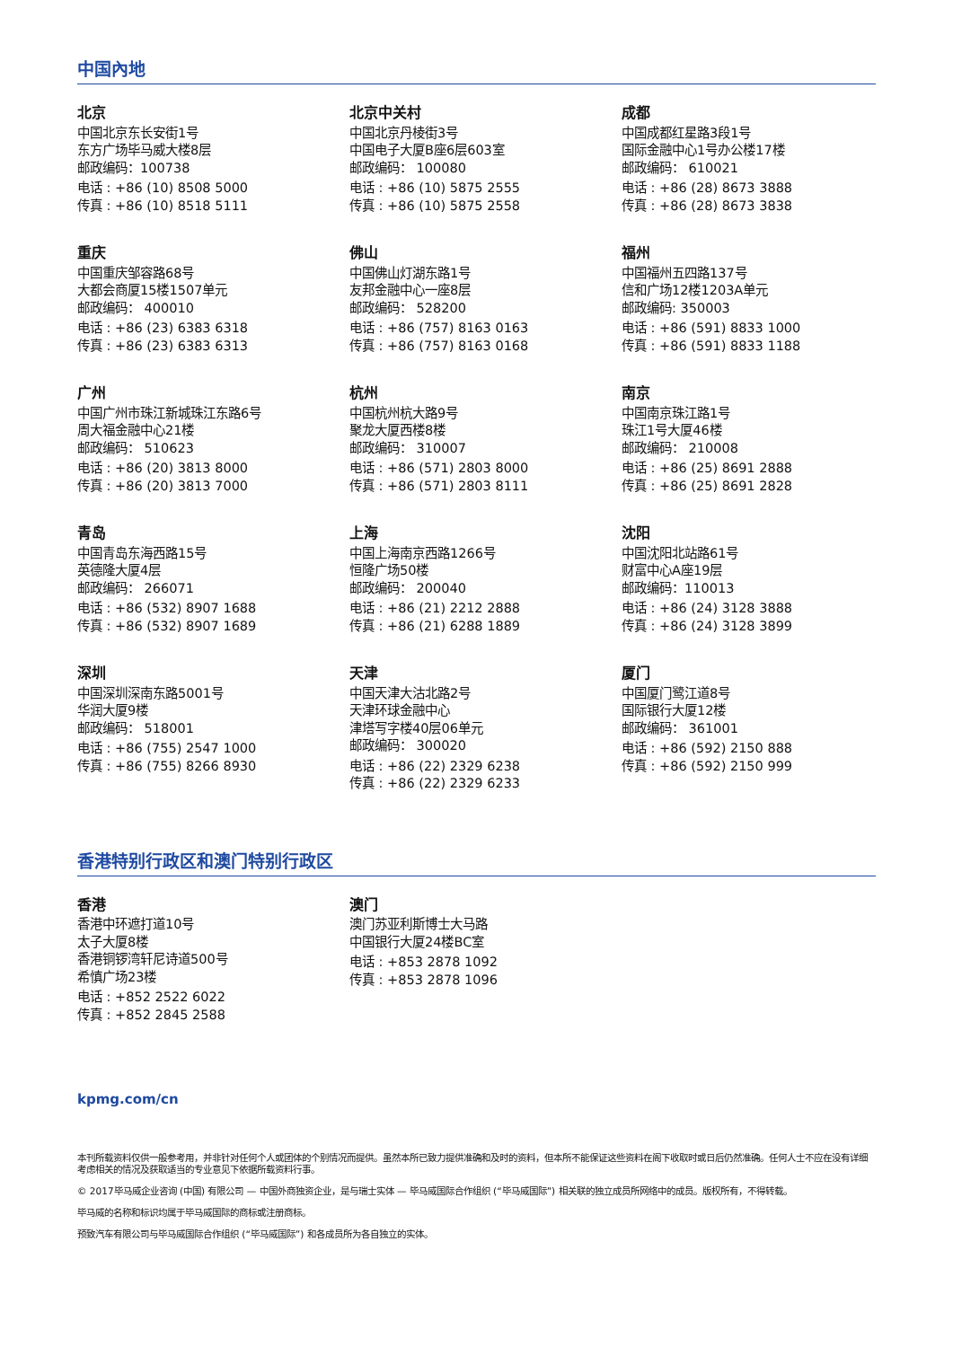中国內地
北京
中国北京东长安街1号
东方广场毕马威大楼8层
邮政编码：100738
电话 : +86 (10) 8508 5000
传真 : +86 (10) 8518 5111
北京中关村
中国北京丹棱街3号
中国电子大厦B座6层603室
邮政编码： 100080
电话 : +86 (10) 5875 2555
传真 : +86 (10) 5875 2558
成都
中国成都红星路3段1号
国际金融中心1号办公楼17楼
邮政编码： 610021
电话 : +86 (28) 8673 3888
传真 : +86 (28) 8673 3838
重庆
中国重庆邹容路68号
大都会商厦15楼1507单元
邮政编码： 400010
电话 : +86 (23) 6383 6318
传真 : +86 (23) 6383 6313
佛山
中国佛山灯湖东路1号
友邦金融中心一座8层
邮政编码： 528200
电话 : +86 (757) 8163 0163
传真 : +86 (757) 8163 0168
福州
中国福州五四路137号
信和广场12楼1203A单元
邮政编码: 350003
电话 : +86 (591) 8833 1000
传真 : +86 (591) 8833 1188
广州
中国广州市珠江新城珠江东路6号
周大福金融中心21楼
邮政编码： 510623
电话 : +86 (20) 3813 8000
传真 : +86 (20) 3813 7000
杭州
中国杭州杭大路9号
聚龙大厦西楼8楼
邮政编码： 310007
电话 : +86 (571) 2803 8000
传真 : +86 (571) 2803 8111
南京
中国南京珠江路1号
珠江1号大厦46楼
邮政编码： 210008
电话 : +86 (25) 8691 2888
传真 : +86 (25) 8691 2828
青岛
中国青岛东海西路15号
英德隆大厦4层
邮政编码： 266071
电话 : +86 (532) 8907 1688
传真 : +86 (532) 8907 1689
上海
中国上海南京西路1266号
恒隆广场50楼
邮政编码： 200040
电话 : +86 (21) 2212 2888
传真 : +86 (21) 6288 1889
沈阳
中国沈阳北站路61号
财富中心A座19层
邮政编码：110013
电话 : +86 (24) 3128 3888
传真 : +86 (24) 3128 3899
深圳
中国深圳深南东路5001号
华润大厦9楼
邮政编码： 518001
电话 : +86 (755) 2547 1000
传真 : +86 (755) 8266 8930
天津
中国天津大沽北路2号
天津环球金融中心
津塔写字楼40层06单元
邮政编码： 300020
电话 : +86 (22) 2329 6238
传真 : +86 (22) 2329 6233
厦门
中国厦门鹭江道8号
国际银行大厦12楼
邮政编码： 361001
电话 : +86 (592) 2150 888
传真 : +86 (592) 2150 999
香港特别行政区和澳门特别行政区
香港
香港中环遮打道10号
太子大厦8楼
香港铜锣湾轩尼诗道500号
希慎广场23楼
电话 : +852 2522 6022
传真 : +852 2845 2588
澳门
澳门苏亚利斯博士大马路
中国银行大厦24楼BC室
电话 : +853 2878 1092
传真 : +853 2878 1096
kpmg.com/cn
本刊所载资料仅供一般参考用，并非针对任何个人或团体的个别情况而提供。虽然本所已致力提供准确和及时的资料，但本所不能保证这些资料在阁下收取时或日后仍然准确。任何人士不应在没有详细考虑相关的情况及获取适当的专业意见下依据所载资料行事。
© 2017毕马威企业咨询 (中国) 有限公司 — 中国外商独资企业，是与瑞士实体 — 毕马威国际合作组织 (“毕马威国际”) 相关联的独立成员所网络中的成员。版权所有，不得转载。
毕马威的名称和标识均属于毕马威国际的商标或注册商标。
预致汽车有限公司与毕马威国际合作组织 (“毕马威国际”) 和各成员所为各自独立的实体。